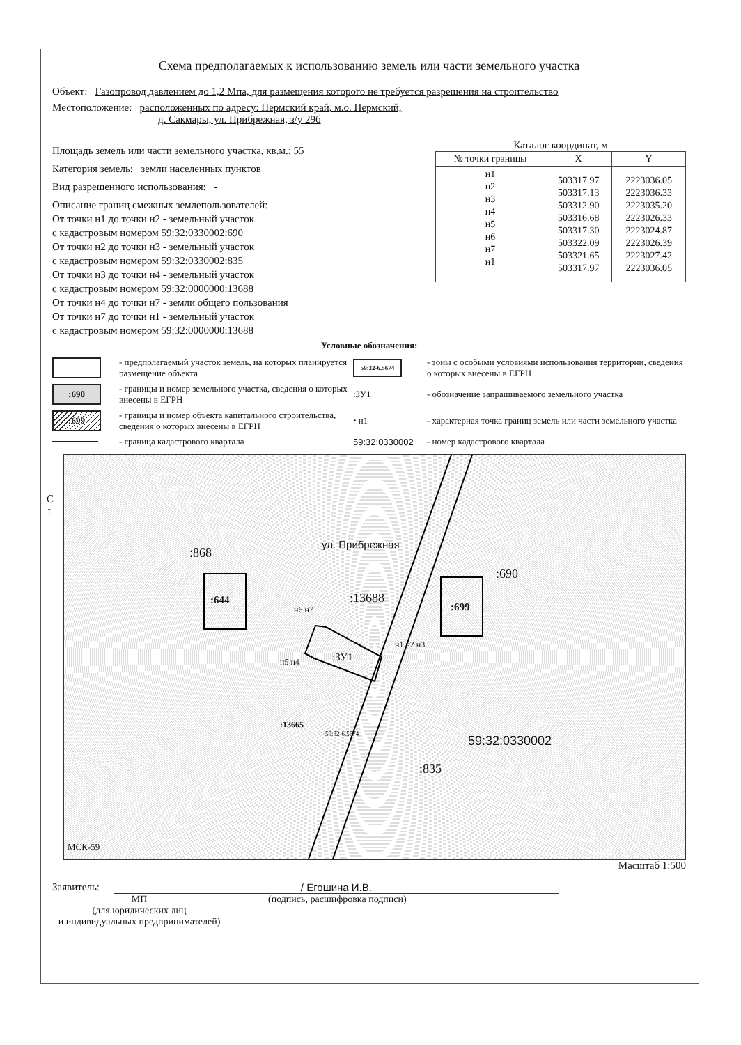Схема предполагаемых к использованию земель или части земельного участка
Объект: Газопровод давлением до 1,2 Мпа, для размещения которого не требуется разрешения на строительство
Местоположение: расположенных по адресу: Пермский край, м.о. Пермский,
д. Сакмары, ул. Прибрежная, з/у 29б
Площадь земель или части земельного участка, кв.м.: 55
Категория земель: земли населенных пунктов
Вид разрешенного использования: -
Описание границ смежных землепользователей:
От точки н1 до точки н2 - земельный участок
с кадастровым номером 59:32:0330002:690
От точки н2 до точки н3 - земельный участок
с кадастровым номером 59:32:0330002:835
От точки н3 до точки н4 - земельный участок
с кадастровым номером 59:32:0000000:13688
От точки н4 до точки н7 - земли общего пользования
От точки н7 до точки н1 - земельный участок
с кадастровым номером 59:32:0000000:13688
Каталог координат, м
| № точки границы | X | Y |
| --- | --- | --- |
| н1 н2 н3 н4 н5 н6 н7 н1 | 503317.97 503317.13 503312.90 503316.68 503317.30 503322.09 503321.65 503317.97 | 2223036.05 2223036.33 2223035.20 2223026.33 2223024.87 2223026.39 2223027.42 2223036.05 |
Условные обозначения:
- предполагаемый участок земель, на которых планируется размещение объекта
59:32-6.5674
- зоны с особыми условиями использования территории, сведения о которых внесены в ЕГРН
:690
- границы и номер земельного участка, сведения о которых внесены в ЕГРН
:ЗУ1
- обозначение запрашиваемого земельного участка
:699
- границы и номер объекта капитального строительства, сведения о которых внесены в ЕГРН
• н1
- характерная точка границ земель или части земельного участка
- граница кадастрового квартала
59:32:0330002
- номер кадастрового квартала
С
↑
:868
:644
ул. Прибрежная
:13688
:690
:699
:ЗУ1
н6 н7
н5 н4
н1 н2 н3
:13665
59:32-6.5674 59:32:0330002
:835
МСК-59
Масштаб 1:500
Заявитель: / Егошина И.В.
МП
(для юридических лиц
и индивидуальных предпринимателей)
(подпись, расшифровка подписи)